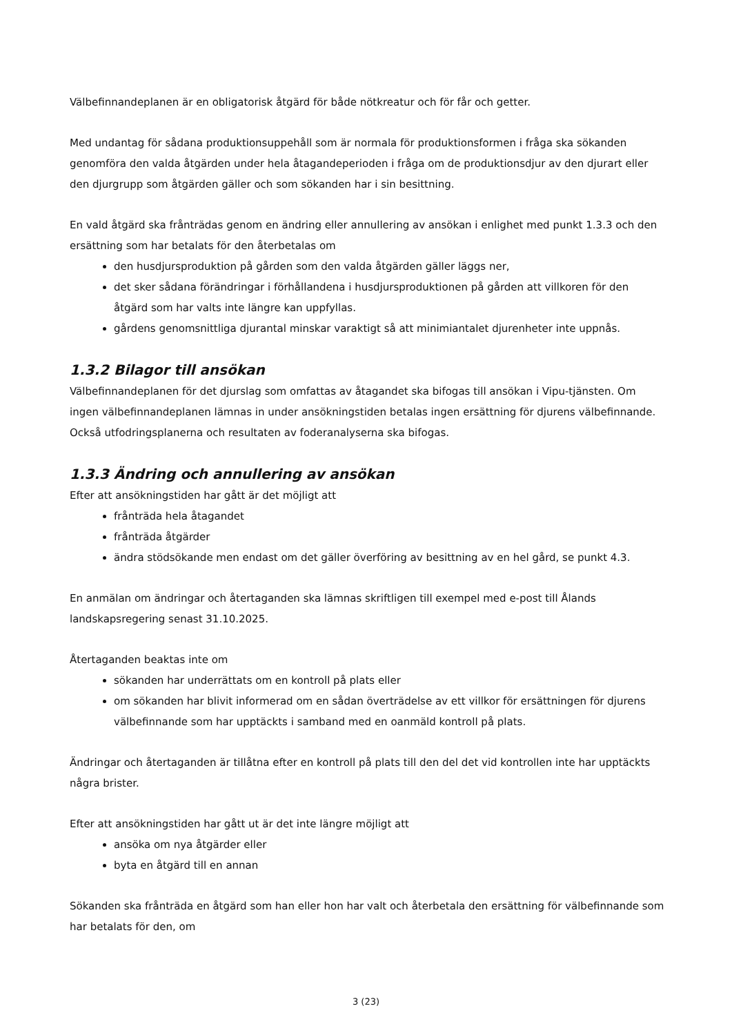Välbefinnandeplanen är en obligatorisk åtgärd för både nötkreatur och för får och getter.
Med undantag för sådana produktionsuppehåll som är normala för produktionsformen i fråga ska sökanden genomföra den valda åtgärden under hela åtagandeperioden i fråga om de produktionsdjur av den djurart eller den djurgrupp som åtgärden gäller och som sökanden har i sin besittning.
En vald åtgärd ska frånträdas genom en ändring eller annullering av ansökan i enlighet med punkt 1.3.3 och den ersättning som har betalats för den återbetalas om
den husdjursproduktion på gården som den valda åtgärden gäller läggs ner,
det sker sådana förändringar i förhållandena i husdjursproduktionen på gården att villkoren för den åtgärd som har valts inte längre kan uppfyllas.
gårdens genomsnittliga djurantal minskar varaktigt så att minimiantalet djurenheter inte uppnås.
1.3.2 Bilagor till ansökan
Välbefinnandeplanen för det djurslag som omfattas av åtagandet ska bifogas till ansökan i Vipu-tjänsten. Om ingen välbefinnandeplanen lämnas in under ansökningstiden betalas ingen ersättning för djurens välbefinnande. Också utfodringsplanerna och resultaten av foderanalyserna ska bifogas.
1.3.3 Ändring och annullering av ansökan
Efter att ansökningstiden har gått är det möjligt att
frånträda hela åtagandet
frånträda åtgärder
ändra stödsökande men endast om det gäller överföring av besittning av en hel gård, se punkt 4.3.
En anmälan om ändringar och återtaganden ska lämnas skriftligen till exempel med e-post till Ålands landskapsregering senast 31.10.2025.
Återtaganden beaktas inte om
sökanden har underrättats om en kontroll på plats eller
om sökanden har blivit informerad om en sådan överträdelse av ett villkor för ersättningen för djurens välbefinnande som har upptäckts i samband med en oanmäld kontroll på plats.
Ändringar och återtaganden är tillåtna efter en kontroll på plats till den del det vid kontrollen inte har upptäckts några brister.
Efter att ansökningstiden har gått ut är det inte längre möjligt att
ansöka om nya åtgärder eller
byta en åtgärd till en annan
Sökanden ska frånträda en åtgärd som han eller hon har valt och återbetala den ersättning för välbefinnande som har betalats för den, om
3 (23)